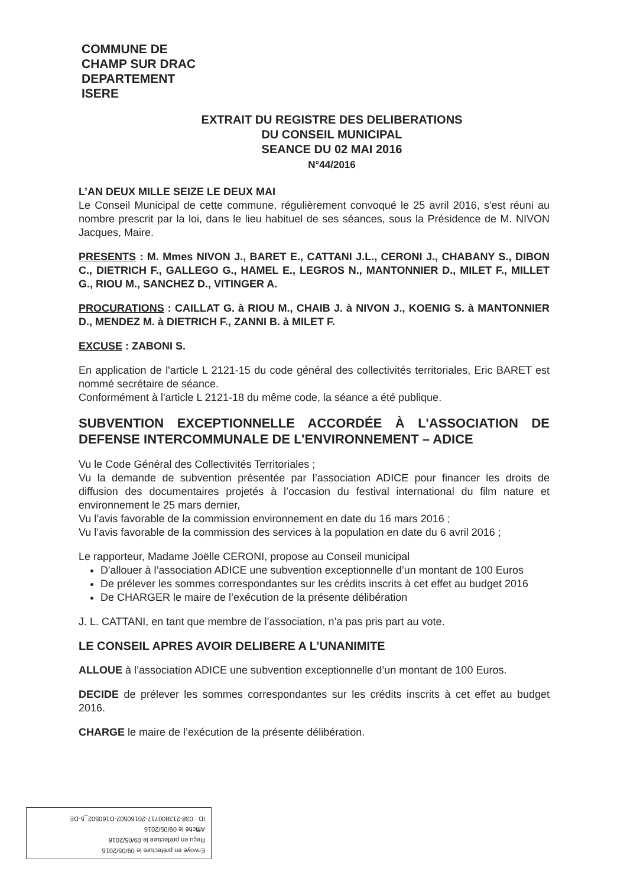COMMUNE DE
CHAMP SUR DRAC
DEPARTEMENT
ISERE
EXTRAIT DU REGISTRE DES DELIBERATIONS
DU CONSEIL MUNICIPAL
SEANCE DU 02 MAI 2016
N°44/2016
L’AN DEUX MILLE SEIZE LE DEUX MAI
Le Conseil Municipal de cette commune, régulièrement convoqué le 25 avril 2016, s'est réuni au nombre prescrit par la loi, dans le lieu habituel de ses séances, sous la Présidence de M. NIVON Jacques, Maire.
PRESENTS : M. Mmes NIVON J., BARET E., CATTANI J.L., CERONI J., CHABANY S., DIBON C., DIETRICH F., GALLEGO G., HAMEL E., LEGROS N., MANTONNIER D., MILET F., MILLET G., RIOU M., SANCHEZ D., VITINGER A.
PROCURATIONS : CAILLAT G. à RIOU M., CHAIB J. à NIVON J., KOENIG S. à MANTONNIER D., MENDEZ M. à DIETRICH F., ZANNI B. à MILET F.
EXCUSE : ZABONI S.
En application de l'article L 2121-15 du code général des collectivités territoriales, Eric BARET est nommé secrétaire de séance.
Conformément à l'article L 2121-18 du même code, la séance a été publique.
SUBVENTION EXCEPTIONNELLE ACCORDÉE À L'ASSOCIATION DE DEFENSE INTERCOMMUNALE DE L’ENVIRONNEMENT – ADICE
Vu le Code Général des Collectivités Territoriales ;
Vu la demande de subvention présentée par l’association ADICE pour financer les droits de diffusion des documentaires projetés à l’occasion du festival international du film nature et environnement le 25 mars dernier,
Vu l’avis favorable de la commission environnement en date du 16 mars 2016 ;
Vu l’avis favorable de la commission des services à la population en date du 6 avril 2016 ;
Le rapporteur, Madame Joëlle CERONI, propose au Conseil municipal
D'allouer à l’association ADICE une subvention exceptionnelle d’un montant de 100 Euros
De prélever les sommes correspondantes sur les crédits inscrits à cet effet au budget 2016
De CHARGER le maire de l’exécution de la présente délibération
J. L. CATTANI, en tant que membre de l’association, n’a pas pris part au vote.
LE CONSEIL APRES AVOIR DELIBERE A L’UNANIMITE
ALLOUE à l’association ADICE une subvention exceptionnelle d’un montant de 100 Euros.
DECIDE de prélever les sommes correspondantes sur les crédits inscrits à cet effet au budget 2016.
CHARGE le maire de l’exécution de la présente délibération.
Envoyé en préfecture le 09/05/2016
Reçu en préfecture le 09/05/2016
Affiché le 09/05/2016
ID : 038-213800717-20160502-D160502_5-DE